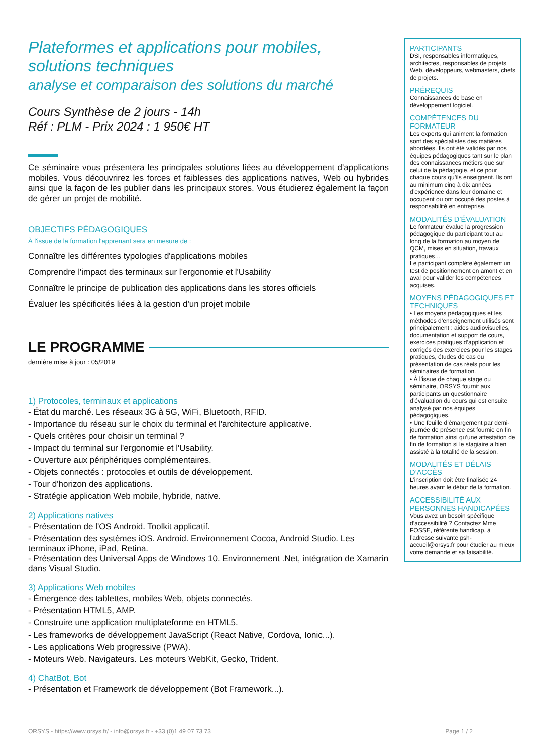Plateformes et applications pour mobiles, solutions techniques
analyse et comparaison des solutions du marché
Cours Synthèse de 2 jours - 14h
Réf : PLM - Prix 2024 : 1 950€ HT
Ce séminaire vous présentera les principales solutions liées au développement d'applications mobiles. Vous découvrirez les forces et faiblesses des applications natives, Web ou hybrides ainsi que la façon de les publier dans les principaux stores. Vous étudierez également la façon de gérer un projet de mobilité.
OBJECTIFS PÉDAGOGIQUES
À l'issue de la formation l'apprenant sera en mesure de :
Connaître les différentes typologies d'applications mobiles
Comprendre l'impact des terminaux sur l'ergonomie et l'Usability
Connaître le principe de publication des applications dans les stores officiels
Évaluer les spécificités liées à la gestion d'un projet mobile
LE PROGRAMME
dernière mise à jour : 05/2019
1) Protocoles, terminaux et applications
- État du marché. Les réseaux 3G à 5G, WiFi, Bluetooth, RFID.
- Importance du réseau sur le choix du terminal et l'architecture applicative.
- Quels critères pour choisir un terminal ?
- Impact du terminal sur l'ergonomie et l'Usability.
- Ouverture aux périphériques complémentaires.
- Objets connectés : protocoles et outils de développement.
- Tour d'horizon des applications.
- Stratégie application Web mobile, hybride, native.
2) Applications natives
- Présentation de l'OS Android. Toolkit applicatif.
- Présentation des systèmes iOS. Android. Environnement Cocoa, Android Studio. Les terminaux iPhone, iPad, Retina.
- Présentation des Universal Apps de Windows 10. Environnement .Net, intégration de Xamarin dans Visual Studio.
3) Applications Web mobiles
- Émergence des tablettes, mobiles Web, objets connectés.
- Présentation HTML5, AMP.
- Construire une application multiplateforme en HTML5.
- Les frameworks de développement JavaScript (React Native, Cordova, Ionic...).
- Les applications Web progressive (PWA).
- Moteurs Web. Navigateurs. Les moteurs WebKit, Gecko, Trident.
4) ChatBot, Bot
- Présentation et Framework de développement (Bot Framework...).
PARTICIPANTS
DSI, responsables informatiques, architectes, responsables de projets Web, développeurs, webmasters, chefs de projets.
PRÉREQUIS
Connaissances de base en développement logiciel.
COMPÉTENCES DU FORMATEUR
Les experts qui animent la formation sont des spécialistes des matières abordées. Ils ont été validés par nos équipes pédagogiques tant sur le plan des connaissances métiers que sur celui de la pédagogie, et ce pour chaque cours qu’ils enseignent. Ils ont au minimum cinq à dix années d’expérience dans leur domaine et occupent ou ont occupé des postes à responsabilité en entreprise.
MODALITÉS D’ÉVALUATION
Le formateur évalue la progression pédagogique du participant tout au long de la formation au moyen de QCM, mises en situation, travaux pratiques…
Le participant complète également un test de positionnement en amont et en aval pour valider les compétences acquises.
MOYENS PÉDAGOGIQUES ET TECHNIQUES
• Les moyens pédagogiques et les méthodes d’enseignement utilisés sont principalement : aides audiovisuelles, documentation et support de cours, exercices pratiques d’application et corrigés des exercices pour les stages pratiques, études de cas ou présentation de cas réels pour les séminaires de formation.
• À l’issue de chaque stage ou séminaire, ORSYS fournit aux participants un questionnaire d’évaluation du cours qui est ensuite analysé par nos équipes pédagogiques.
• Une feuille d’émargement par demi-journée de présence est fournie en fin de formation ainsi qu’une attestation de fin de formation si le stagiaire a bien assisté à la totalité de la session.
MODALITÉS ET DÉLAIS D’ACCÈS
L’inscription doit être finalisée 24 heures avant le début de la formation.
ACCESSIBILITÉ AUX PERSONNES HANDICAPÉES
Vous avez un besoin spécifique d’accessibilité ? Contactez Mme FOSSE, référente handicap, à l’adresse suivante psh-accueil@orsys.fr pour étudier au mieux votre demande et sa faisabilité.
ORSYS - https://www.orsys.fr/ - info@orsys.fr - +33 (0)1 49 07 73 73 Page 1 / 2